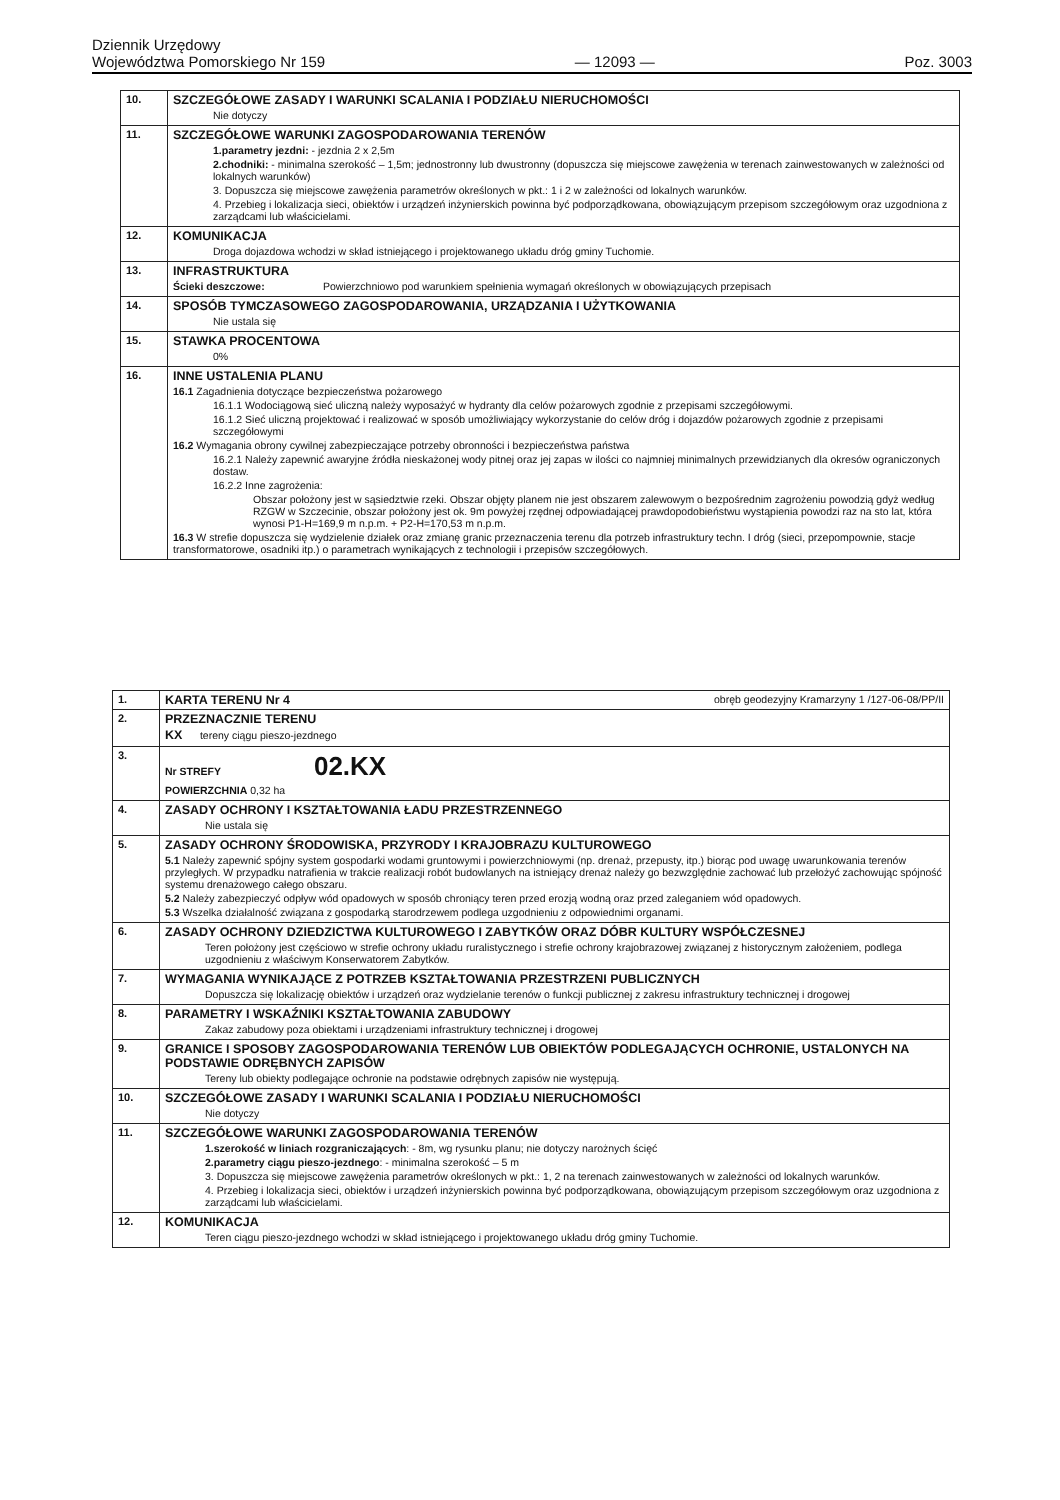Dziennik Urzędowy
Województwa Pomorskiego Nr 159
— 12093 —
Poz. 3003
| 10. | SZCZEGÓŁOWE ZASADY I WARUNKI SCALANIA I PODZIAŁU NIERUCHOMOŚCI Nie dotyczy |
| 11. | SZCZEGÓŁOWE WARUNKI ZAGOSPODAROWANIA TERENÓW 1.parametry jezdni: - jezdnia 2 x 2,5m 2.chodniki: - minimalna szerokość – 1,5m; jednostronny lub dwustronny (dopuszcza się miejscowe zawężenia w terenach zainwestowanych w zależności od lokalnych warunków) 3. Dopuszcza się miejscowe zawężenia parametrów określonych w pkt.: 1 i 2 w zależności od lokalnych warunków. 4. Przebieg i lokalizacja sieci, obiektów i urządzeń inżynierskich powinna być podporządkowana, obowiązującym przepisom szczegółowym oraz uzgodniona z zarządcami lub właścicielami. |
| 12. | KOMUNIKACJA Droga dojazdowa wchodzi w skład istniejącego i projektowanego układu dróg gminy Tuchomie. |
| 13. | INFRASTRUKTURA Ścieki deszczowe: Powierzchniowo pod warunkiem spełnienia wymagań określonych w obowiązujących przepisach |
| 14. | SPOSÓB TYMCZASOWEGO ZAGOSPODAROWANIA, URZĄDZANIA I UŻYTKOWANIA Nie ustala się |
| 15. | STAWKA PROCENTOWA 0% |
| 16. | INNE USTALENIA PLANU 16.1 Zagadnienia dotyczące bezpieczeństwa pożarowego 16.1.1 Wodociągową sieć uliczną należy wyposażyć w hydranty dla celów pożarowych zgodnie z przepisami szczegółowymi. 16.1.2 Sieć uliczną projektować i realizować w sposób umożliwiający wykorzystanie do celów dróg i dojazdów pożarowych zgodnie z przepisami szczegółowymi 16.2 Wymagania obrony cywilnej zabezpieczające potrzeby obronności i bezpieczeństwa państwa 16.2.1 Należy zapewnić awaryjne źródła nieskażonej wody pitnej oraz jej zapas w ilości co najmniej minimalnych przewidzianych dla okresów ograniczonych dostaw. 16.2.2 Inne zagrożenia: Obszar położony jest w sąsiedztwie rzeki. Obszar objęty planem nie jest obszarem zalewowym o bezpośrednim zagrożeniu powodzią gdyż według RZGW w Szczecinie, obszar położony jest ok. 9m powyżej rzędnej odpowiadającej prawdopodobieństwu wystąpienia powodzi raz na sto lat, która wynosi P1-H=169,9 m n.p.m. + P2-H=170,53 m n.p.m. 16.3 W strefie dopuszcza się wydzielenie działek oraz zmianę granic przeznaczenia terenu dla potrzeb infrastruktury techn. I dróg (sieci, przepompownie, stacje transformatorowe, osadniki itp.) o parametrach wynikających z technologii i przepisów szczegółowych. |
| 1. | KARTA TERENU Nr 4 obręb geodezyjny Kramarzyny 1 /127-06-08/PP/II |
| 2. | PRZEZNACZNIE TERENU KX tereny ciągu pieszo-jezdnego |
| 3. | Nr STREFY 02.KX POWIERZCHNIA 0,32 ha |
| 4. | ZASADY OCHRONY I KSZTAŁTOWANIA ŁADU PRZESTRZENNEGO Nie ustala się |
| 5. | ZASADY OCHRONY ŚRODOWISKA, PRZYRODY I KRAJOBRAZU KULTUROWEGO 5.1 Należy zapewnić spójny system gospodarki wodami gruntowymi i powierzchniowymi (np. drenaż, przepusty, itp.) biorąc pod uwagę uwarunkowania terenów przyległych. W przypadku natrafienia w trakcie realizacji robót budowlanych na istniejący drenaż należy go bezwzględnie zachować lub przełożyć zachowując spójność systemu drenażowego całego obszaru. 5.2 Należy zabezpieczyć odpływ wód opadowych w sposób chroniący teren przed erozją wodną oraz przed zaleganiem wód opadowych. 5.3 Wszelka działalność związana z gospodarką starodrzewem podlega uzgodnieniu z odpowiednimi organami. |
| 6. | ZASADY OCHRONY DZIEDZICTWA KULTUROWEGO I ZABYTKÓW ORAZ DÓBR KULTURY WSPÓŁCZESNEJ Teren położony jest częściowo w strefie ochrony układu ruralistycznego i strefie ochrony krajobrazowej związanej z historycznym założeniem, podlega uzgodnieniu z właściwym Konserwatorem Zabytków. |
| 7. | WYMAGANIA WYNIKAJĄCE Z POTRZEB KSZTAŁTOWANIA PRZESTRZENI PUBLICZNYCH Dopuszcza się lokalizację obiektów i urządzeń oraz wydzielanie terenów o funkcji publicznej z zakresu infrastruktury technicznej i drogowej |
| 8. | PARAMETRY I WSKAŹNIKI KSZTAŁTOWANIA ZABUDOWY Zakaz zabudowy poza obiektami i urządzeniami infrastruktury technicznej i drogowej |
| 9. | GRANICE I SPOSOBY ZAGOSPODAROWANIA TERENÓW LUB OBIEKTÓW PODLEGAJĄCYCH OCHRONIE, USTALONYCH NA PODSTAWIE ODRĘBNYCH ZAPISÓW Tereny lub obiekty podlegające ochronie na podstawie odrębnych zapisów nie występują. |
| 10. | SZCZEGÓŁOWE ZASADY I WARUNKI SCALANIA I PODZIAŁU NIERUCHOMOŚCI Nie dotyczy |
| 11. | SZCZEGÓŁOWE WARUNKI ZAGOSPODAROWANIA TERENÓW 1.szerokość w liniach rozgraniczających : - 8m, wg rysunku planu; nie dotyczy narożnych ścięć 2.parametry ciągu pieszo-jezdnego : - minimalna szerokość – 5 m 3. Dopuszcza się miejscowe zawężenia parametrów określonych w pkt.: 1, 2 na terenach zainwestowanych w zależności od lokalnych warunków. 4. Przebieg i lokalizacja sieci, obiektów i urządzeń inżynierskich powinna być podporządkowana, obowiązującym przepisom szczegółowym oraz uzgodniona z zarządcami lub właścicielami. |
| 12. | KOMUNIKACJA Teren ciągu pieszo-jezdnego wchodzi w skład istniejącego i projektowanego układu dróg gminy Tuchomie. |